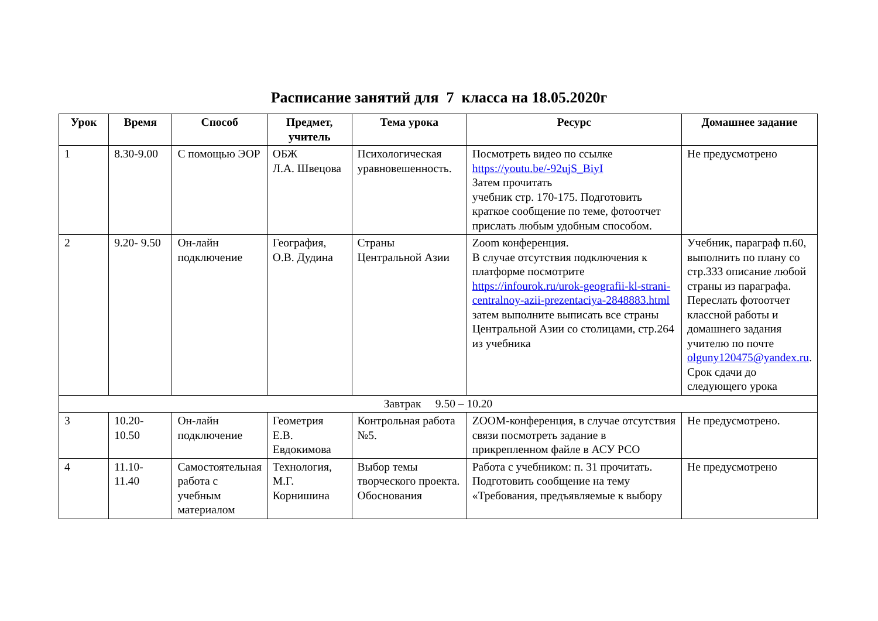Расписание занятий для 7 класса на 18.05.2020г
| Урок | Время | Способ | Предмет, учитель | Тема урока | Ресурс | Домашнее задание |
| --- | --- | --- | --- | --- | --- | --- |
| 1 | 8.30-9.00 | С помощью ЭОР | ОБЖ Л.А. Швецова | Психологическая уравновешенность. | Посмотреть видео по ссылке https://youtu.be/-92ujS_BiyI Затем прочитать учебник стр. 170-175. Подготовить краткое сообщение по теме, фотоотчет прислать любым удобным способом. | Не предусмотрено |
| 2 | 9.20- 9.50 | Он-лайн подключение | География, О.В. Дудина | Страны Центральной Азии | Zoom конференция. В случае отсутствия подключения к платформе посмотрите https://infourok.ru/urok-geografii-kl-strani-centralnoy-azii-prezentaciya-2848883.html затем выполните выписать все страны Центральной Азии со столицами, стр.264 из учебника | Учебник, параграф п.60, выполнить по плану со стр.333 описание любой страны из параграфа. Переслать фотоотчет классной работы и домашнего задания учителю по почте olguny120475@yandex.ru . Срок сдачи до следующего урока |
| Завтрак 9.50 – 10.20 | | | | | | |
| 3 | 10.20- 10.50 | Он-лайн подключение | Геометрия Е.В. Евдокимова | Контрольная работа №5. | ZOOM-конференция, в случае отсутствия связи посмотреть задание в прикрепленном файле в АСУ РСО | Не предусмотрено. |
| 4 | 11.10- 11.40 | Самостоятельная работа с учебным материалом | Технология, М.Г. Корнишина | Выбор темы творческого проекта. Обоснования | Работа с учебником: п. 31 прочитать. Подготовить сообщение на тему «Требования, предъявляемые к выбору | Не предусмотрено |